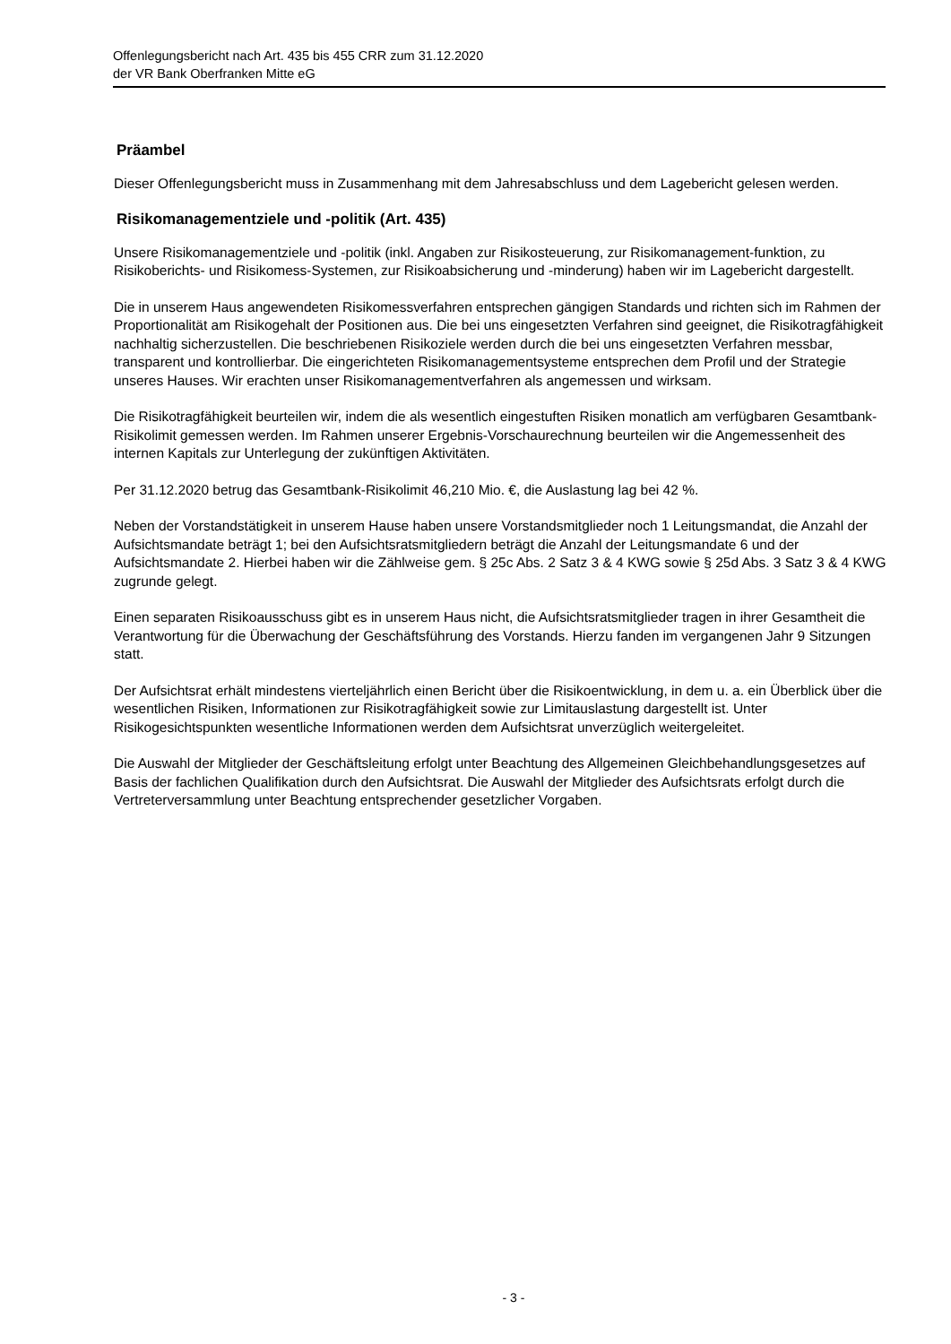Offenlegungsbericht nach Art. 435 bis 455 CRR zum 31.12.2020
der VR Bank Oberfranken Mitte eG
Präambel
Dieser Offenlegungsbericht muss in Zusammenhang mit dem Jahresabschluss und dem Lagebericht gelesen werden.
Risikomanagementziele und -politik (Art. 435)
Unsere Risikomanagementziele und -politik (inkl. Angaben zur Risikosteuerung, zur Risikomanagement-funktion, zu Risikoberichts- und Risikomess-Systemen, zur Risikoabsicherung und -minderung) haben wir im Lagebericht dargestellt.
Die in unserem Haus angewendeten Risikomessverfahren entsprechen gängigen Standards und richten sich im Rahmen der Proportionalität am Risikogehalt der Positionen aus. Die bei uns eingesetzten Verfahren sind geeignet, die Risikotragfähigkeit nachhaltig sicherzustellen. Die beschriebenen Risikoziele werden durch die bei uns eingesetzten Verfahren messbar, transparent und kontrollierbar. Die eingerichteten Risikomanagementsysteme entsprechen dem Profil und der Strategie unseres Hauses. Wir erachten unser Risikomanagementverfahren als angemessen und wirksam.
Die Risikotragfähigkeit beurteilen wir, indem die als wesentlich eingestuften Risiken monatlich am verfügbaren Gesamtbank-Risikolimit gemessen werden. Im Rahmen unserer Ergebnis-Vorschaurechnung beurteilen wir die Angemessenheit des internen Kapitals zur Unterlegung der zukünftigen Aktivitäten.
Per 31.12.2020 betrug das Gesamtbank-Risikolimit 46,210 Mio. €, die Auslastung lag bei 42 %.
Neben der Vorstandstätigkeit in unserem Hause haben unsere Vorstandsmitglieder noch 1 Leitungsmandat, die Anzahl der Aufsichtsmandate beträgt 1; bei den Aufsichtsratsmitgliedern beträgt die Anzahl der Leitungsmandate 6 und der Aufsichtsmandate 2. Hierbei haben wir die Zählweise gem. § 25c Abs. 2 Satz 3 & 4 KWG sowie § 25d Abs. 3 Satz 3 & 4 KWG zugrunde gelegt.
Einen separaten Risikoausschuss gibt es in unserem Haus nicht, die Aufsichtsratsmitglieder tragen in ihrer Gesamtheit die Verantwortung für die Überwachung der Geschäftsführung des Vorstands. Hierzu fanden im vergangenen Jahr 9 Sitzungen statt.
Der Aufsichtsrat erhält mindestens vierteljährlich einen Bericht über die Risikoentwicklung, in dem u. a. ein Überblick über die wesentlichen Risiken, Informationen zur Risikotragfähigkeit sowie zur Limitauslastung dargestellt ist. Unter Risikogesichtspunkten wesentliche Informationen werden dem Aufsichtsrat unverzüglich weitergeleitet.
Die Auswahl der Mitglieder der Geschäftsleitung erfolgt unter Beachtung des Allgemeinen Gleichbehandlungsgesetzes auf Basis der fachlichen Qualifikation durch den Aufsichtsrat. Die Auswahl der Mitglieder des Aufsichtsrats erfolgt durch die Vertreterversammlung unter Beachtung entsprechender gesetzlicher Vorgaben.
- 3 -